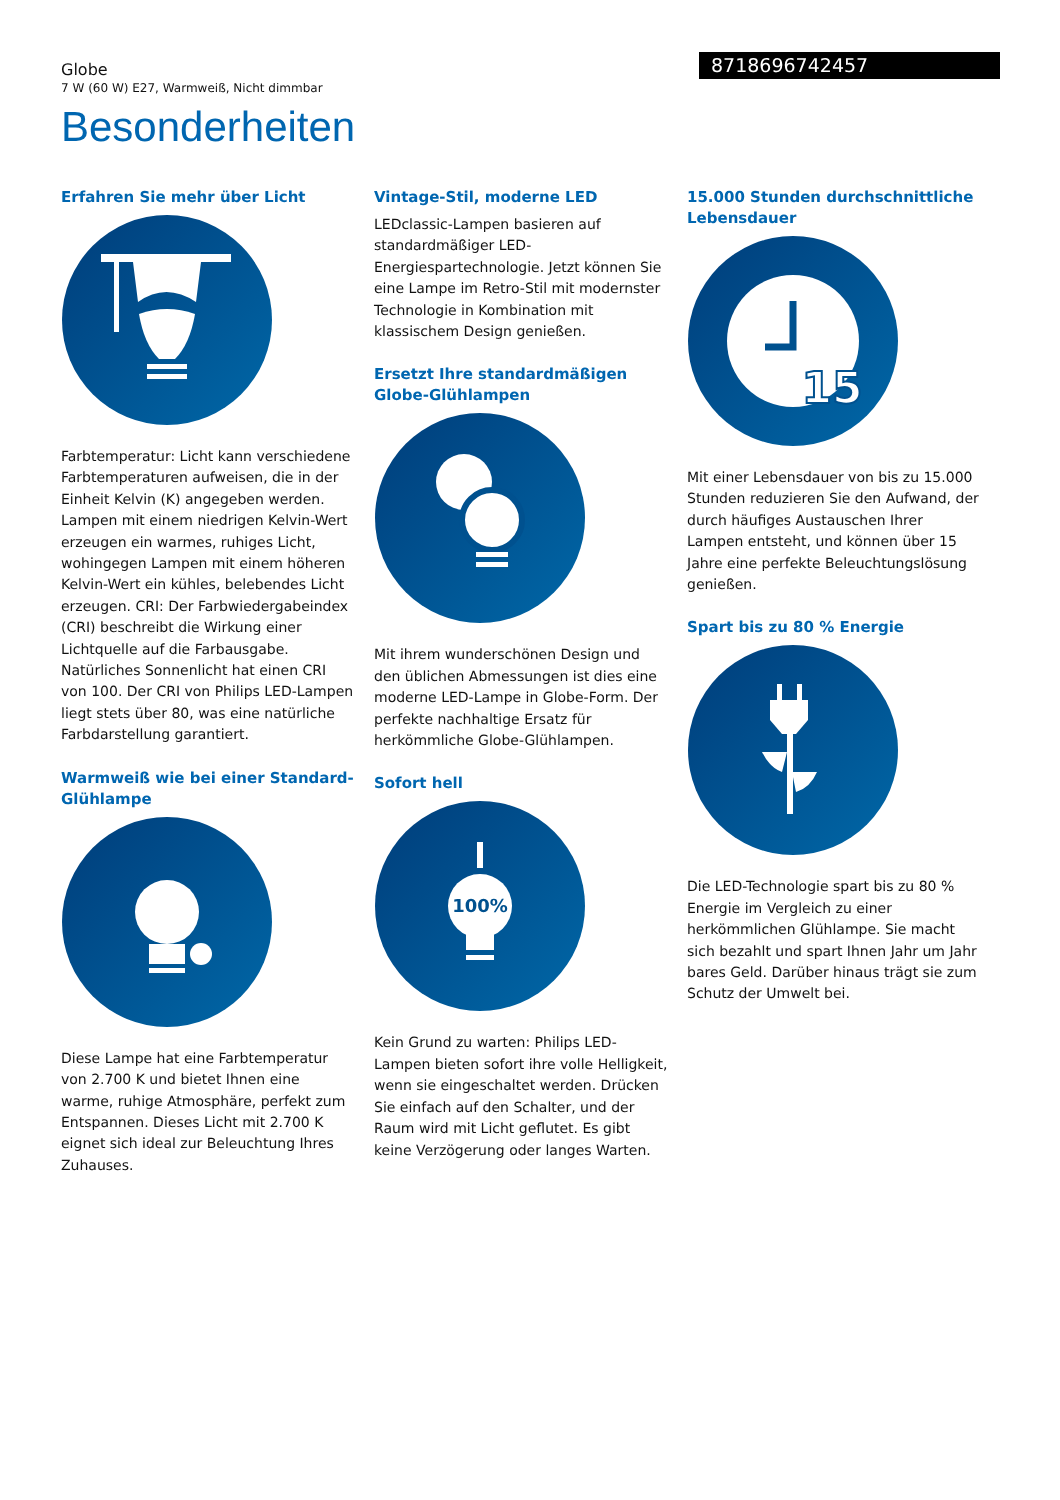Globe
7 W (60 W) E27, Warmweiß, Nicht dimmbar
8718696742457
Besonderheiten
Erfahren Sie mehr über Licht
Farbtemperatur: Licht kann verschiedene Farbtemperaturen aufweisen, die in der Einheit Kelvin (K) angegeben werden. Lampen mit einem niedrigen Kelvin-Wert erzeugen ein warmes, ruhiges Licht, wohingegen Lampen mit einem höheren Kelvin-Wert ein kühles, belebendes Licht erzeugen. CRI: Der Farbwiedergabeindex (CRI) beschreibt die Wirkung einer Lichtquelle auf die Farbausgabe. Natürliches Sonnenlicht hat einen CRI von 100. Der CRI von Philips LED-Lampen liegt stets über 80, was eine natürliche Farbdarstellung garantiert.
Warmweiß wie bei einer Standard-Glühlampe
Diese Lampe hat eine Farbtemperatur von 2.700 K und bietet Ihnen eine warme, ruhige Atmosphäre, perfekt zum Entspannen. Dieses Licht mit 2.700 K eignet sich ideal zur Beleuchtung Ihres Zuhauses.
Vintage-Stil, moderne LED
LEDclassic-Lampen basieren auf standardmäßiger LED-Energiespartechnologie. Jetzt können Sie eine Lampe im Retro-Stil mit modernster Technologie in Kombination mit klassischem Design genießen.
Ersetzt Ihre standardmäßigen Globe-Glühlampen
Mit ihrem wunderschönen Design und den üblichen Abmessungen ist dies eine moderne LED-Lampe in Globe-Form. Der perfekte nachhaltige Ersatz für herkömmliche Globe-Glühlampen.
Sofort hell
100%
Kein Grund zu warten: Philips LED-Lampen bieten sofort ihre volle Helligkeit, wenn sie eingeschaltet werden. Drücken Sie einfach auf den Schalter, und der Raum wird mit Licht geflutet. Es gibt keine Verzögerung oder langes Warten.
15.000 Stunden durchschnittliche Lebensdauer
15
Mit einer Lebensdauer von bis zu 15.000 Stunden reduzieren Sie den Aufwand, der durch häufiges Austauschen Ihrer Lampen entsteht, und können über 15 Jahre eine perfekte Beleuchtungslösung genießen.
Spart bis zu 80 % Energie
Die LED-Technologie spart bis zu 80 % Energie im Vergleich zu einer herkömmlichen Glühlampe. Sie macht sich bezahlt und spart Ihnen Jahr um Jahr bares Geld. Darüber hinaus trägt sie zum Schutz der Umwelt bei.